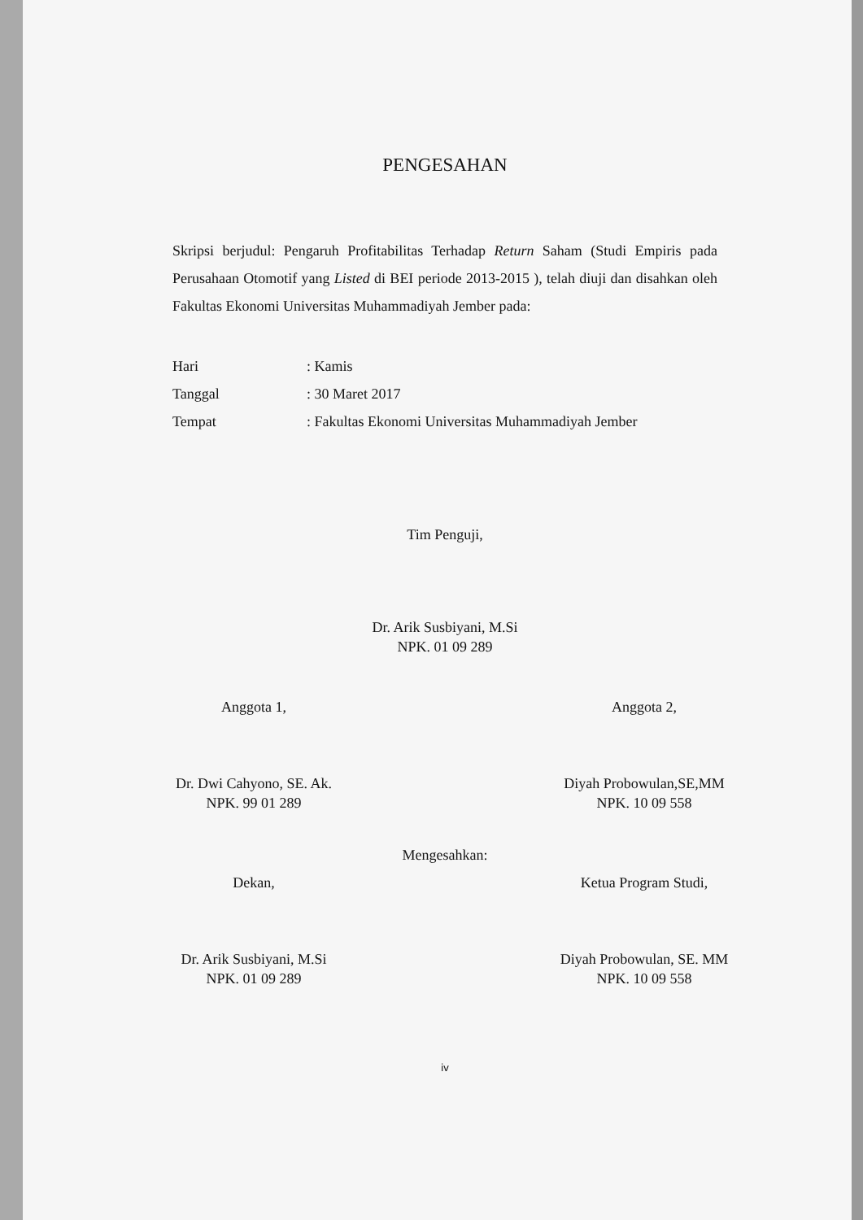PENGESAHAN
Skripsi berjudul: Pengaruh Profitabilitas Terhadap Return Saham (Studi Empiris pada Perusahaan Otomotif yang Listed di BEI periode 2013-2015 ), telah diuji dan disahkan oleh Fakultas Ekonomi Universitas Muhammadiyah Jember pada:
Hari: Kamis
Tanggal: 30 Maret 2017
Tempat: Fakultas Ekonomi Universitas Muhammadiyah Jember
Tim Penguji,
Dr. Arik Susbiyani, M.Si
NPK. 01 09 289
Anggota 1,
Dr. Dwi Cahyono, SE. Ak.
NPK. 99 01 289
Anggota 2,
Diyah Probowulan,SE,MM
NPK. 10 09 558
Mengesahkan:
Dekan,
Dr. Arik Susbiyani, M.Si
NPK. 01 09 289
Ketua Program Studi,
Diyah Probowulan, SE. MM
NPK. 10 09 558
iv